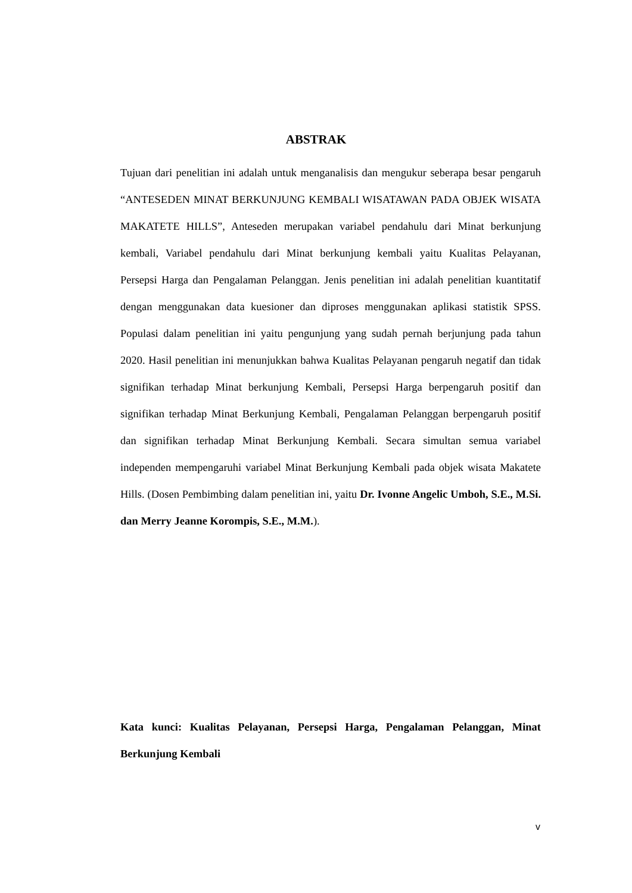ABSTRAK
Tujuan dari penelitian ini adalah untuk menganalisis dan mengukur seberapa besar pengaruh “ANTESEDEN MINAT BERKUNJUNG KEMBALI WISATAWAN PADA OBJEK WISATA MAKATETE HILLS”, Anteseden merupakan variabel pendahulu dari Minat berkunjung kembali, Variabel pendahulu dari Minat berkunjung kembali yaitu Kualitas Pelayanan, Persepsi Harga dan Pengalaman Pelanggan. Jenis penelitian ini adalah penelitian kuantitatif dengan menggunakan data kuesioner dan diproses menggunakan aplikasi statistik SPSS. Populasi dalam penelitian ini yaitu pengunjung yang sudah pernah berjunjung pada tahun 2020. Hasil penelitian ini menunjukkan bahwa Kualitas Pelayanan pengaruh negatif dan tidak signifikan terhadap Minat berkunjung Kembali, Persepsi Harga berpengaruh positif dan signifikan terhadap Minat Berkunjung Kembali, Pengalaman Pelanggan berpengaruh positif dan signifikan terhadap Minat Berkunjung Kembali. Secara simultan semua variabel independen mempengaruhi variabel Minat Berkunjung Kembali pada objek wisata Makatete Hills. (Dosen Pembimbing dalam penelitian ini, yaitu Dr. Ivonne Angelic Umboh, S.E., M.Si. dan Merry Jeanne Korompis, S.E., M.M.).
Kata kunci: Kualitas Pelayanan, Persepsi Harga, Pengalaman Pelanggan, Minat Berkunjung Kembali
v